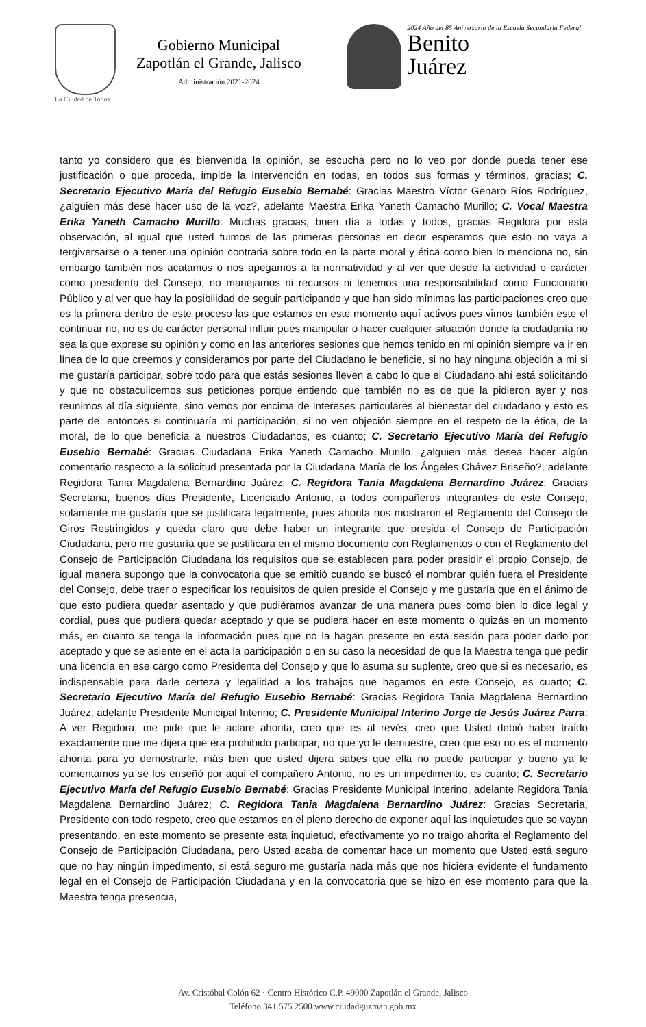La Ciudad de Todos
Gobierno Municipal
Zapotlán el Grande, Jalisco
Administración 2021-2024
2024 Año del 85 Aniversario de la Escuela Secundaria Federal
Benito
Juárez
tanto yo considero que es bienvenida la opinión, se escucha pero no lo veo por donde pueda tener ese justificación o que proceda, impide la intervención en todas, en todos sus formas y términos, gracias; C. Secretario Ejecutivo María del Refugio Eusebio Bernabé: Gracias Maestro Víctor Genaro Ríos Rodríguez, ¿alguien más dese hacer uso de la voz?, adelante Maestra Erika Yaneth Camacho Murillo; C. Vocal Maestra Erika Yaneth Camacho Murillo: Muchas gracias, buen día a todas y todos, gracias Regidora por esta observación, al igual que usted fuimos de las primeras personas en decir esperamos que esto no vaya a tergiversarse o a tener una opinión contraria sobre todo en la parte moral y ética como bien lo menciona no, sin embargo también nos acatamos o nos apegamos a la normatividad y al ver que desde la actividad o carácter como presidenta del Consejo, no manejamos ni recursos ni tenemos una responsabilidad como Funcionario Público y al ver que hay la posibilidad de seguir participando y que han sido mínimas las participaciones creo que es la primera dentro de este proceso las que estamos en este momento aquí activos pues vimos también este el continuar no, no es de carácter personal influir pues manipular o hacer cualquier situación donde la ciudadanía no sea la que exprese su opinión y como en las anteriores sesiones que hemos tenido en mi opinión siempre va ir en línea de lo que creemos y consideramos por parte del Ciudadano le beneficie, si no hay ninguna objeción a mi si me gustaría participar, sobre todo para que estás sesiones lleven a cabo lo que el Ciudadano ahí está solicitando y que no obstaculicemos sus peticiones porque entiendo que también no es de que la pidieron ayer y nos reunimos al día siguiente, sino vemos por encima de intereses particulares al bienestar del ciudadano y esto es parte de, entonces si continuaría mi participación, si no ven objeción siempre en el respeto de la ética, de la moral, de lo que beneficia a nuestros Ciudadanos, es cuanto; C. Secretario Ejecutivo María del Refugio Eusebio Bernabé: Gracias Ciudadana Erika Yaneth Camacho Murillo, ¿alguien más desea hacer algún comentario respecto a la solicitud presentada por la Ciudadana María de los Ángeles Chávez Briseño?, adelante Regidora Tania Magdalena Bernardino Juárez; C. Regidora Tania Magdalena Bernardino Juárez: Gracias Secretaria, buenos días Presidente, Licenciado Antonio, a todos compañeros integrantes de este Consejo, solamente me gustaría que se justificara legalmente, pues ahorita nos mostraron el Reglamento del Consejo de Giros Restringidos y queda claro que debe haber un integrante que presida el Consejo de Participación Ciudadana, pero me gustaría que se justificara en el mismo documento con Reglamentos o con el Reglamento del Consejo de Participación Ciudadana los requisitos que se establecen para poder presidir el propio Consejo, de igual manera supongo que la convocatoria que se emitió cuando se buscó el nombrar quién fuera el Presidente del Consejo, debe traer o especificar los requisitos de quien preside el Consejo y me gustaría que en el ánimo de que esto pudiera quedar asentado y que pudiéramos avanzar de una manera pues como bien lo dice legal y cordial, pues que pudiera quedar aceptado y que se pudiera hacer en este momento o quizás en un momento más, en cuanto se tenga la información pues que no la hagan presente en esta sesión para poder darlo por aceptado y que se asiente en el acta la participación o en su caso la necesidad de que la Maestra tenga que pedir una licencia en ese cargo como Presidenta del Consejo y que lo asuma su suplente, creo que si es necesario, es indispensable para darle certeza y legalidad a los trabajos que hagamos en este Consejo, es cuarto; C. Secretario Ejecutivo María del Refugio Eusebio Bernabé: Gracias Regidora Tania Magdalena Bernardino Juárez, adelante Presidente Municipal Interino; C. Presidente Municipal Interino Jorge de Jesús Juárez Parra: A ver Regidora, me pide que le aclare ahorita, creo que es al revés, creo que Usted debió haber traído exactamente que me dijera que era prohibido participar, no que yo le demuestre, creo que eso no es el momento ahorita para yo demostrarle, más bien que usted dijera sabes que ella no puede participar y bueno ya le comentamos ya se los enseñó por aquí el compañero Antonio, no es un impedimento, es cuanto; C. Secretario Ejecutivo María del Refugio Eusebio Bernabé: Gracias Presidente Municipal Interino, adelante Regidora Tania Magdalena Bernardino Juárez; C. Regidora Tania Magdalena Bernardino Juárez: Gracias Secretaria, Presidente con todo respeto, creo que estamos en el pleno derecho de exponer aquí las inquietudes que se vayan presentando, en este momento se presente esta inquietud, efectivamente yo no traigo ahorita el Reglamento del Consejo de Participación Ciudadana, pero Usted acaba de comentar hace un momento que Usted está seguro que no hay ningún impedimento, si está seguro me gustaría nada más que nos hiciera evidente el fundamento legal en el Consejo de Participación Ciudadana y en la convocatoria que se hizo en ese momento para que la Maestra tenga presencia,
Av. Cristóbal Colón 62 · Centro Histórico C.P. 49000 Zapotlán el Grande, Jalisco
Teléfono 341 575 2500 www.ciudadguzman.gob.mx